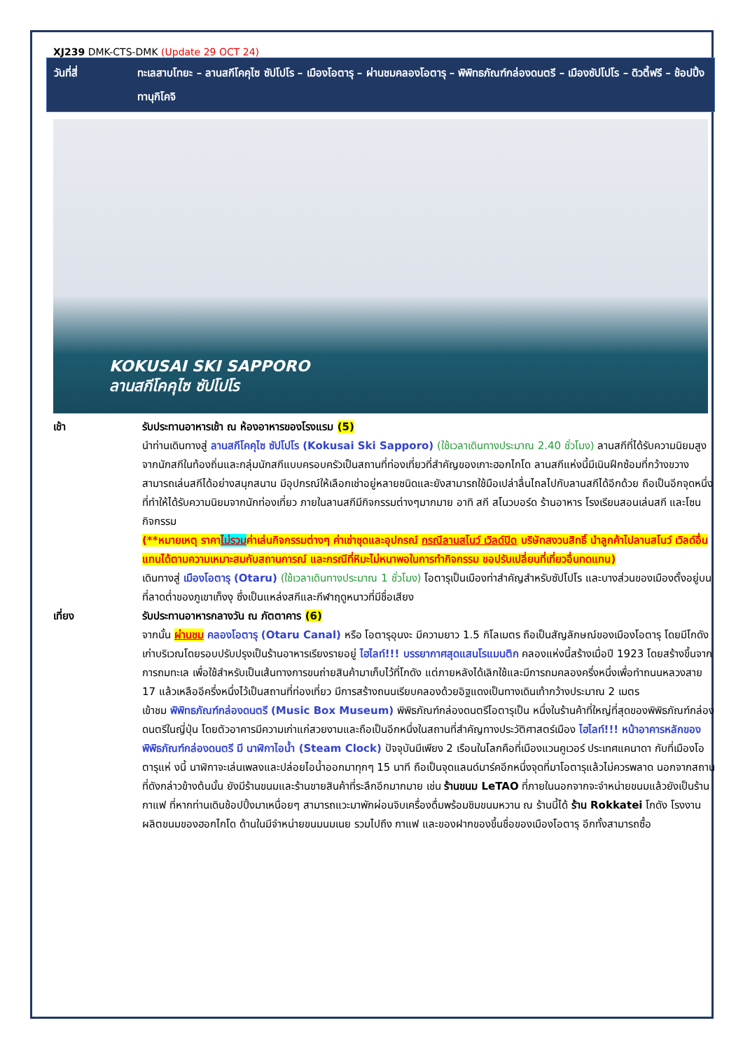XJ239 DMK-CTS-DMK (Update 29 OCT 24)
วันที่สี่ ทะเลสาบโทยะ – ลานสกีโคคุไซ ซัปโปโร – เมืองโอตารุ – ผ่านชมคลองโอตารุ – พิพิทธภัณฑ์กล่องดนตรี – เมืองซัปโปโร – ดิวตี้ฟรี – ช้อปปิ้งทานุกิโคจิ
KOKUSAI SKI SAPPORO
ลานสกีโคคุไซ ซัปโปโร
เช้า รับประทานอาหารเช้า ณ ห้องอาหารของโรงแรม (5)
นำท่านเดินทางสู่ ลานสกีโคคุไซ ซัปโปโร (Kokusai Ski Sapporo) (ใช้เวลาเดินทางประมาณ 2.40 ชั่วโมง) ลานสกีที่ได้รับความนิยมสูงจากนักสกีในท้องถิ่นและกลุ่มนักสกีแบบครอบครัวเป็นสถานที่ท่องเที่ยวที่สำคัญของเกาะฮอกไกโด ลานสกีแห่งนี้มีเนินฝึกซ้อมที่กว้างขวางสามารถเล่นสกีได้อย่างสนุกสนาน มีอุปกรณ์ให้เลือกเช่าอยู่หลายชนิดและยังสามารถใช้มือเปล่าลื่นไถลไปกับลานสกีได้อีกด้วย ถือเป็นอีกจุดหนึ่งที่ทำให้ได้รับความนิยมจากนักท่องเที่ยว ภายในลานสกีมีกิจกรรมต่างๆมากมาย อาทิ สกี สโนวบอร์ด ร้านอาหาร โรงเรียนสอนเล่นสกี และโซนกิจกรรม
(**หมายเหตุ ราคาไม่รวมค่าเล่นกิจกรรมต่างๆ ค่าเช่าชุดและอุปกรณ์ กรณีลานสโนว์ เวิลด์ปิด บริษัทสงวนสิทธิ์ นำลูกค้าไปลานสโนว์ เวิลด์อื่นแทนได้ตามความเหมาะสมกับสถานการณ์ และกรณีที่หิมะไม่หนาพอในการทำกิจกรรม ขอปรับเปลี่ยนที่เที่ยวอื่นทดแทน)
เดินทางสู่ เมืองโอตารุ (Otaru) (ใช้เวลาเดินทางประมาณ 1 ชั่วโมง) โอตารุเป็นเมืองท่าสำคัญสำหรับซัปโปโร และบางส่วนของเมืองตั้งอยู่บนที่ลาดต่ำของภูเขาเท็งงุ ซึ่งเป็นแหล่งสกีและกีฬาฤดูหนาวที่มีชื่อเสียง
เที่ยง รับประทานอาหารกลางวัน ณ ภัตตาคาร (6)
จากนั้น ผ่านชม คลองโอตารุ (Otaru Canal) หรือ โอตารุอุนงะ มีความยาว 1.5 กิโลเมตร ถือเป็นสัญลักษณ์ของเมืองโอตารุ โดยมีโกดังเก่าบริเวณโดยรอบปรับปรุงเป็นร้านอาหารเรียงรายอยู่ ไฮไลท์!!! บรรยากาศสุดแสนโรแมนติก คลองแห่งนี้สร้างเมื่อปี 1923 โดยสร้างขึ้นจากการถมทะเล เพื่อใช้สำหรับเป็นเส้นทางการขนถ่ายสินค้ามาเก็บไว้ที่โกดัง แต่ภายหลังได้เลิกใช้และมีการถมคลองครึ่งหนึ่งเพื่อทำถนนหลวงสาย 17 แล้วเหลืออีครึ่งหนึ่งไว้เป็นสถานที่ท่องเที่ยว มีการสร้างถนนเรียบคลองด้วยอิฐแดงเป็นทางเดินเท้ากว้างประมาณ 2 เมตร
เข้าชม พิพิทธภัณฑ์กล่องดนตรี (Music Box Museum) พิพิธภัณฑ์กล่องดนตรีโอตารุเป็น หนึ่งในร้านค้าที่ใหญ่ที่สุดของพิพิธภัณฑ์กล่องดนตรีในญี่ปุ่น โดยตัวอาคารมีความเก่าแก่สวยงามและถือเป็นอีกหนึ่งในสถานที่สำคัญทางประวัติศาสตร์เมือง ไฮไลท์!!! หน้าอาคารหลักของพิพิธภัณฑ์กล่องดนตรี มี นาฬิกาไอน้ำ (Steam Clock) ปัจจุบันมีเพียง 2 เรือนในโลกคือที่เมืองแวนคูเวอร์ ประเทศแคนาดา กับที่เมืองโอตารุแห่ งนี้ นาฬิกาจะเล่นเพลงและปล่อยไอน้ำออกมาทุกๆ 15 นาที ถือเป็นจุดแลนด์มาร์คอีกหนึ่งจุดที่มาโอตารุแล้วไม่ควรพลาด นอกจากสถานที่ดังกล่าวข้างต้นนั้น ยังมีร้านขนมและร้านขายสินค้าที่ระลึกอีกมากมาย เช่น ร้านขนม LeTAO ที่ภายในนอกจากจะจำหน่ายขนมแล้วยังเป็นร้านกาแฟ ที่หากท่านเดินช้อปปิ้งมาเหนื่อยๆ สามารถแวะมาพักผ่อนจิบเครื่องดื่มพร้อมชิมขนมหวาน ณ ร้านนี้ได้ ร้าน Rokkatei โกดัง โรงงานผลิตขนมของฮอกไกโด ด้านในมีจำหน่ายขนมนมเนย รวมไปถึง กาแฟ และของฝากของขึ้นชื่อของเมืองโอตารุ อีกทั้งสามารถซื้อ